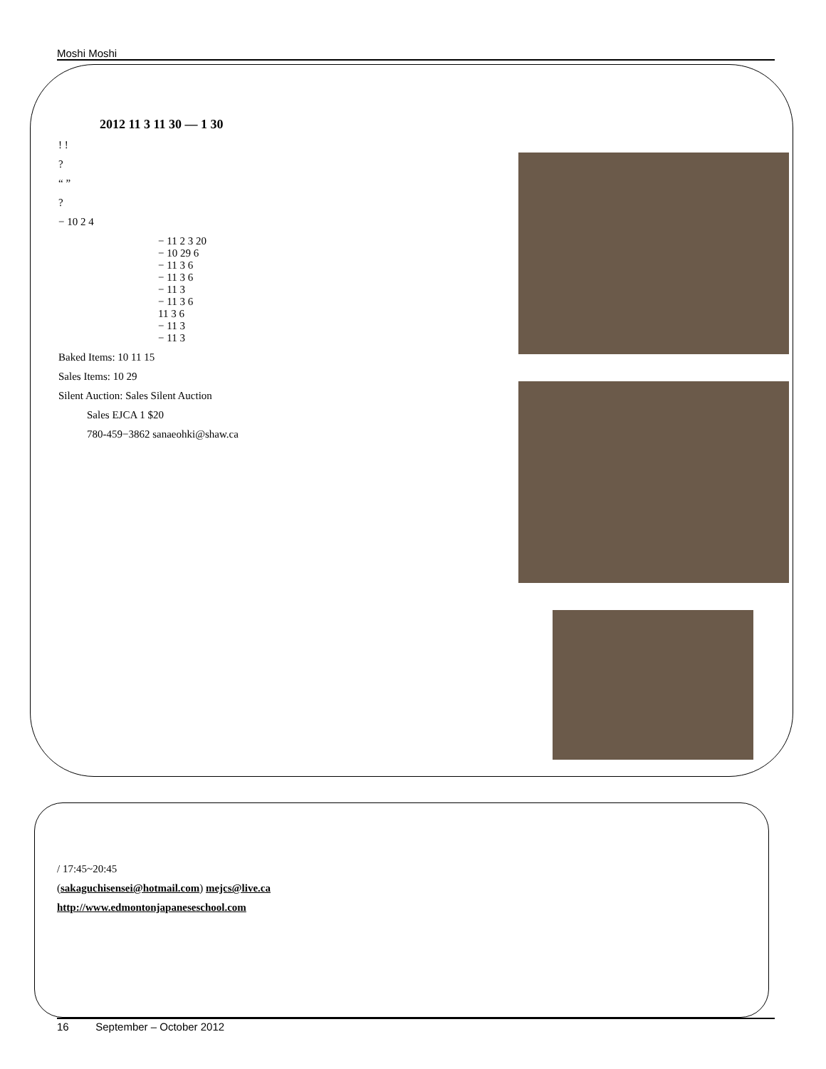Moshi Moshi
2012 11 3 11 30 — 1 30
! !
?
“ ”
?
− 10 2 4
− 11 2 3 20
− 10 29 6
− 11 3 6
− 11 3 6
− 11 3
− 11 3 6
11 3 6
− 11 3
− 11 3
Baked Items: 10 11 15
Sales Items: 10 29
Silent Auction: Sales Silent Auction
Sales EJCA 1 $20
780-459−3862 sanaeohki@shaw.ca
/ 17:45~20:45
(sakaguchisensei@hotmail.com) mejcs@live.ca
http://www.edmontonjapaneseschool.com
16 September – October 2012